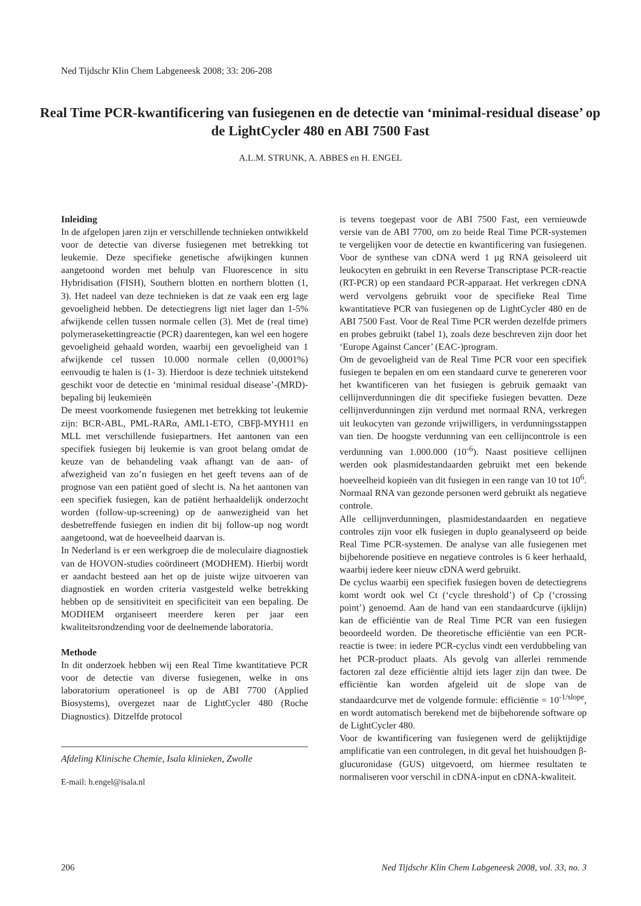Ned Tijdschr Klin Chem Labgeneesk 2008; 33: 206-208
Real Time PCR-kwantificering van fusiegenen en de detectie van ‘minimal-residual disease’ op de LightCycler 480 en ABI 7500 Fast
A.L.M. STRUNK, A. ABBES en H. ENGEL
Inleiding
In de afgelopen jaren zijn er verschillende technieken ontwikkeld voor de detectie van diverse fusiegenen met betrekking tot leukemie. Deze specifieke genetische afwijkingen kunnen aangetoond worden met behulp van Fluorescence in situ Hybridisation (FISH), Southern blotten en northern blotten (1, 3). Het nadeel van deze technieken is dat ze vaak een erg lage gevoeligheid hebben. De detectiegrens ligt niet lager dan 1-5% afwijkende cellen tussen normale cellen (3). Met de (real time) polymerasekettingreactie (PCR) daarentegen, kan wel een hogere gevoeligheid gehaald worden, waarbij een gevoeligheid van 1 afwijkende cel tussen 10.000 normale cellen (0,0001%) eenvoudig te halen is (1- 3). Hierdoor is deze techniek uitstekend geschikt voor de detectie en ‘minimal residual disease’-(MRD)-bepaling bij leukemieën
De meest voorkomende fusiegenen met betrekking tot leukemie zijn: BCR-ABL, PML-RARα, AML1-ETO, CBFβ-MYH11 en MLL met verschillende fusiepartners. Het aantonen van een specifiek fusiegen bij leukemie is van groot belang omdat de keuze van de behandeling vaak afhangt van de aan- of afwezigheid van zo’n fusiegen en het geeft tevens aan of de prognose van een patiënt goed of slecht is. Na het aantonen van een specifiek fusiegen, kan de patiënt herhaaldelijk onderzocht worden (follow-up-screening) op de aanwezigheid van het desbetreffende fusiegen en indien dit bij follow-up nog wordt aangetoond, wat de hoeveelheid daarvan is.
In Nederland is er een werkgroep die de moleculaire diagnostiek van de HOVON-studies coördineert (MODHEM). Hierbij wordt er aandacht besteed aan het op de juiste wijze uitvoeren van diagnostiek en worden criteria vastgesteld welke betrekking hebben op de sensitiviteit en specificiteit van een bepaling. De MODHEM organiseert meerdere keren per jaar een kwaliteitsrondzending voor de deelnemende laboratoria.
Methode
In dit onderzoek hebben wij een Real Time kwantitatieve PCR voor de detectie van diverse fusiegenen, welke in ons laboratorium operationeel is op de ABI 7700 (Applied Biosystems), overgezet naar de LightCycler 480 (Roche Diagnostics). Ditzelfde protocol
Afdeling Klinische Chemie, Isala klinieken, Zwolle
E-mail: h.engel@isala.nl
is tevens toegepast voor de ABI 7500 Fast, een vernieuwde versie van de ABI 7700, om zo beide Real Time PCR-systemen te vergelijken voor de detectie en kwantificering van fusiegenen. Voor de synthese van cDNA werd 1 µg RNA geisoleerd uit leukocyten en gebruikt in een Reverse Transcriptase PCR-reactie (RT-PCR) op een standaard PCR-apparaat. Het verkregen cDNA werd vervolgens gebruikt voor de specifieke Real Time kwantitatieve PCR van fusiegenen op de LightCycler 480 en de ABI 7500 Fast. Voor de Real Time PCR werden dezelfde primers en probes gebruikt (tabel 1), zoals deze beschreven zijn door het ‘Europe Against Cancer’ (EAC-)program.
Om de gevoeligheid van de Real Time PCR voor een specifiek fusiegen te bepalen en om een standaard curve te genereren voor het kwantificeren van het fusiegen is gebruik gemaakt van cellijnverdunningen die dit specifieke fusiegen bevatten. Deze cellijnverdunningen zijn verdund met normaal RNA, verkregen uit leukocyten van gezonde vrijwilligers, in verdunningsstappen van tien. De hoogste verdunning van een cellijncontrole is een verdunning van 1.000.000 (10<sup>-6</sup>). Naast positieve cellijnen werden ook plasmidestandaarden gebruikt met een bekende hoeveelheid kopieën van dit fusiegen in een range van 10 tot 10<sup>6</sup>. Normaal RNA van gezonde personen werd gebruikt als negatieve controle.
Alle cellijnverdunningen, plasmidestandaarden en negatieve controles zijn voor elk fusiegen in duplo geanalyseerd op beide Real Time PCR-systemen. De analyse van alle fusiegenen met bijbehorende positieve en negatieve controles is 6 keer herhaald, waarbij iedere keer nieuw cDNA werd gebruikt.
De cyclus waarbij een specifiek fusiegen boven de detectiegrens komt wordt ook wel Ct (‘cycle threshold’) of Cp (‘crossing point’) genoemd. Aan de hand van een standaardcurve (ijklijn) kan de efficiëntie van de Real Time PCR van een fusiegen beoordeeld worden. De theoretische efficiëntie van een PCR-reactie is twee: in iedere PCR-cyclus vindt een verdubbeling van het PCR-product plaats. Als gevolg van allerlei remmende factoren zal deze efficiëntie altijd iets lager zijn dan twee. De efficiëntie kan worden afgeleid uit de slope van de standaardcurve met de volgende formule: efficiëntie = 10<sup>-1/slope</sup>, en wordt automatisch berekend met de bijbehorende software op de LightCycler 480.
Voor de kwantificering van fusiegenen werd de gelijktijdige amplificatie van een controlegen, in dit geval het huishoudgen β-glucuronidase (GUS) uitgevoerd, om hiermee resultaten te normaliseren voor verschil in cDNA-input en cDNA-kwaliteit.
206 Ned Tijdschr Klin Chem Labgeneesk 2008, vol. 33, no. 3